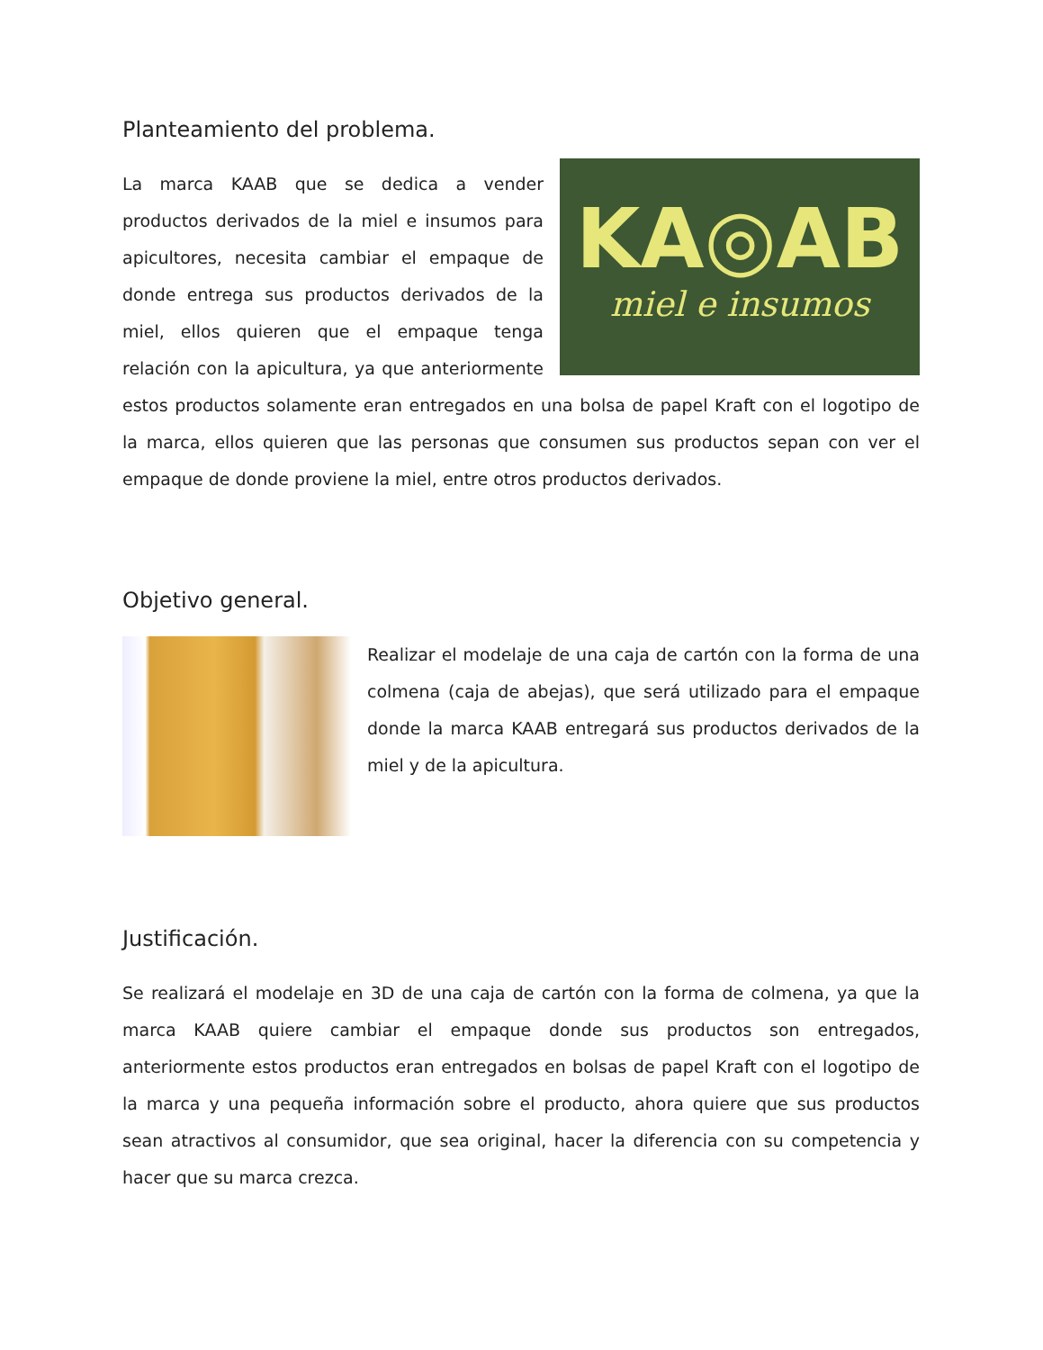Planteamiento del problema.
KA◎AB
miel e insumos
La marca KAAB que se dedica a vender productos derivados de la miel e insumos para apicultores, necesita cambiar el empaque de donde entrega sus productos derivados de la miel, ellos quieren que el empaque tenga relación con la apicultura, ya que anteriormente estos productos solamente eran entregados en una bolsa de papel Kraft con el logotipo de la marca, ellos quieren que las personas que consumen sus productos sepan con ver el empaque de donde proviene la miel, entre otros productos derivados.
Objetivo general.
Realizar el modelaje de una caja de cartón con la forma de una colmena (caja de abejas), que será utilizado para el empaque donde la marca KAAB entregará sus productos derivados de la miel y de la apicultura.
Justificación.
Se realizará el modelaje en 3D de una caja de cartón con la forma de colmena, ya que la marca KAAB quiere cambiar el empaque donde sus productos son entregados, anteriormente estos productos eran entregados en bolsas de papel Kraft con el logotipo de la marca y una pequeña información sobre el producto, ahora quiere que sus productos sean atractivos al consumidor, que sea original, hacer la diferencia con su competencia y hacer que su marca crezca.